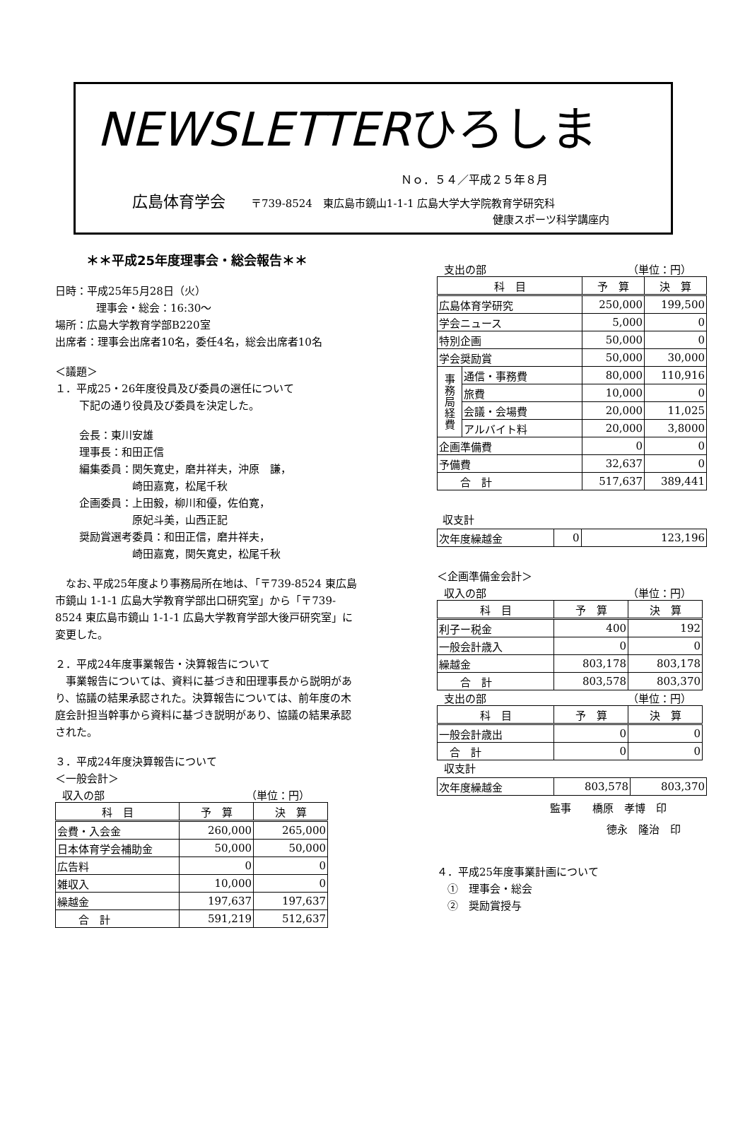NEWSLETTERひろしま
Ｎｏ．５４／平成２５年８月
広島体育学会 〒739-8524　東広島市鏡山1-1-1 広島大学大学院教育学研究科
健康スポーツ科学講座内
＊＊平成25年度理事会・総会報告＊＊
日時：平成25年5月28日（火）
理事会・総会：16:30～
場所：広島大学教育学部B220室
出席者：理事会出席者10名，委任4名，総会出席者10名
＜議題＞
１．平成25・26年度役員及び委員の選任について
下記の通り役員及び委員を決定した。
会長：東川安雄
理事長：和田正信
編集委員：関矢寛史，磨井祥夫，沖原　謙，
　　　　　崎田嘉寛，松尾千秋
企画委員：上田毅，柳川和優，佐伯寛，
　　　　　原妃斗美，山西正記
奨励賞選考委員：和田正信，磨井祥夫，
　　　　　崎田嘉寛，関矢寛史，松尾千秋
　なお､平成25年度より事務局所在地は､「〒739-8524 東広島市鏡山 1-1-1 広島大学教育学部出口研究室」から「〒739-8524 東広島市鏡山 1-1-1 広島大学教育学部大後戸研究室」に変更した。
２．平成24年度事業報告・決算報告について
　事業報告については、資料に基づき和田理事長から説明があり、協議の結果承認された。決算報告については、前年度の木庭会計担当幹事から資料に基づき説明があり、協議の結果承認された。
３．平成24年度決算報告について
＜一般会計＞
収入の部 （単位：円）
| 科 目 | 予 算 | 決 算 |
| --- | --- | --- |
| 会費・入会金 | 260,000 | 265,000 |
| 日本体育学会補助金 | 50,000 | 50,000 |
| 広告料 | 0 | 0 |
| 雑収入 | 10,000 | 0 |
| 繰越金 | 197,637 | 197,637 |
| 合 計 | 591,219 | 512,637 |
支出の部 （単位：円）
| 科 目 | | 予 算 | 決 算 |
| --- | --- | --- | --- |
| 広島体育学研究 | | 250,000 | 199,500 |
| 学会ニュース | | 5,000 | 0 |
| 特別企画 | | 50,000 | 0 |
| 学会奨励賞 | | 50,000 | 30,000 |
| 事 務 局 経 費 | 通信・事務費 | 80,000 | 110,916 |
| | 旅費 | 10,000 | 0 |
| | 会議・会場費 | 20,000 | 11,025 |
| | アルバイト料 | 20,000 | 3,8000 |
| 企画準備費 | | 0 | 0 |
| 予備費 | | 32,637 | 0 |
| 合 計 | | 517,637 | 389,441 |
収支計
| 次年度繰越金 | 0 | 123,196 |
＜企画準備金会計＞
収入の部 （単位：円）
| 科 目 | 予 算 | 決 算 |
| --- | --- | --- |
| 利子ー税金 | 400 | 192 |
| 一般会計歳入 | 0 | 0 |
| 繰越金 | 803,178 | 803,178 |
| 合 計 | 803,578 | 803,370 |
支出の部 （単位：円）
| 科 目 | 予 算 | 決 算 |
| --- | --- | --- |
| 一般会計歳出 | 0 | 0 |
| 合 計 | 0 | 0 |
収支計
| 次年度繰越金 | 803,578 | 803,370 |
監事　　橋原　孝博　印
徳永　隆治　印
４．平成25年度事業計画について
　①　理事会・総会
　②　奨励賞授与